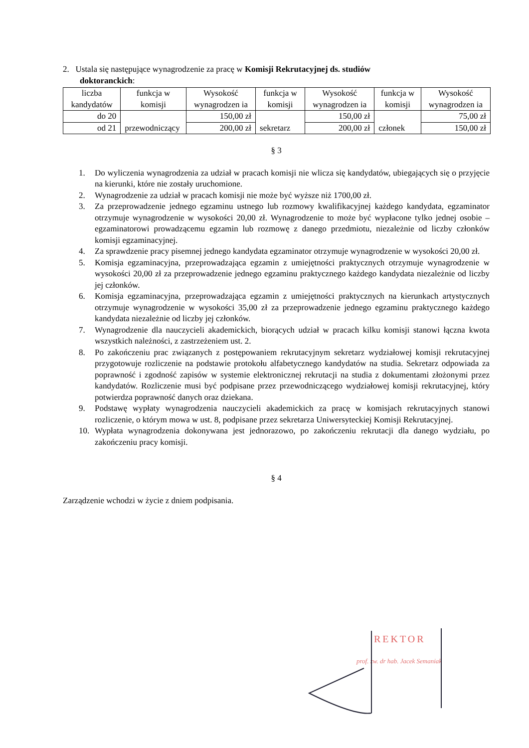2. Ustala się następujące wynagrodzenie za pracę w Komisji Rekrutacyjnej ds. studiów
doktoranckich:
| liczba kandydatów | funkcja w komisji | Wysokość wynagrodzen ia | funkcja w komisji | Wysokość wynagrodzen ia | funkcja w komisji | Wysokość wynagrodzen ia |
| do 20 | przewodniczący | 150,00 zł | sekretarz | 150,00 zł | członek | 75,00 zł |
| od 21 | | 200,00 zł | | 200,00 zł | | 150,00 zł |
§ 3
1. Do wyliczenia wynagrodzenia za udział w pracach komisji nie wlicza się kandydatów, ubiegających się o przyjęcie na kierunki, które nie zostały uruchomione.
2. Wynagrodzenie za udział w pracach komisji nie może być wyższe niż 1700,00 zł.
3. Za przeprowadzenie jednego egzaminu ustnego lub rozmowy kwalifikacyjnej każdego kandydata, egzaminator otrzymuje wynagrodzenie w wysokości 20,00 zł. Wynagrodzenie to może być wypłacone tylko jednej osobie – egzaminatorowi prowadzącemu egzamin lub rozmowę z danego przedmiotu, niezależnie od liczby członków komisji egzaminacyjnej.
4. Za sprawdzenie pracy pisemnej jednego kandydata egzaminator otrzymuje wynagrodzenie w wysokości 20,00 zł.
5. Komisja egzaminacyjna, przeprowadzająca egzamin z umiejętności praktycznych otrzymuje wynagrodzenie w wysokości 20,00 zł za przeprowadzenie jednego egzaminu praktycznego każdego kandydata niezależnie od liczby jej członków.
6. Komisja egzaminacyjna, przeprowadzająca egzamin z umiejętności praktycznych na kierunkach artystycznych otrzymuje wynagrodzenie w wysokości 35,00 zł za przeprowadzenie jednego egzaminu praktycznego każdego kandydata niezależnie od liczby jej członków.
7. Wynagrodzenie dla nauczycieli akademickich, biorących udział w pracach kilku komisji stanowi łączna kwota wszystkich należności, z zastrzeżeniem ust. 2.
8. Po zakończeniu prac związanych z postępowaniem rekrutacyjnym sekretarz wydziałowej komisji rekrutacyjnej przygotowuje rozliczenie na podstawie protokołu alfabetycznego kandydatów na studia. Sekretarz odpowiada za poprawność i zgodność zapisów w systemie elektronicznej rekrutacji na studia z dokumentami złożonymi przez kandydatów. Rozliczenie musi być podpisane przez przewodniczącego wydziałowej komisji rekrutacyjnej, który potwierdza poprawność danych oraz dziekana.
9. Podstawę wypłaty wynagrodzenia nauczycieli akademickich za pracę w komisjach rekrutacyjnych stanowi rozliczenie, o którym mowa w ust. 8, podpisane przez sekretarza Uniwersyteckiej Komisji Rekrutacyjnej.
10. Wypłata wynagrodzenia dokonywana jest jednorazowo, po zakończeniu rekrutacji dla danego wydziału, po zakończeniu pracy komisji.
§ 4
Zarządzenie wchodzi w życie z dniem podpisania.
REKTOR
prof. zw. dr hab. Jacek Semaniak